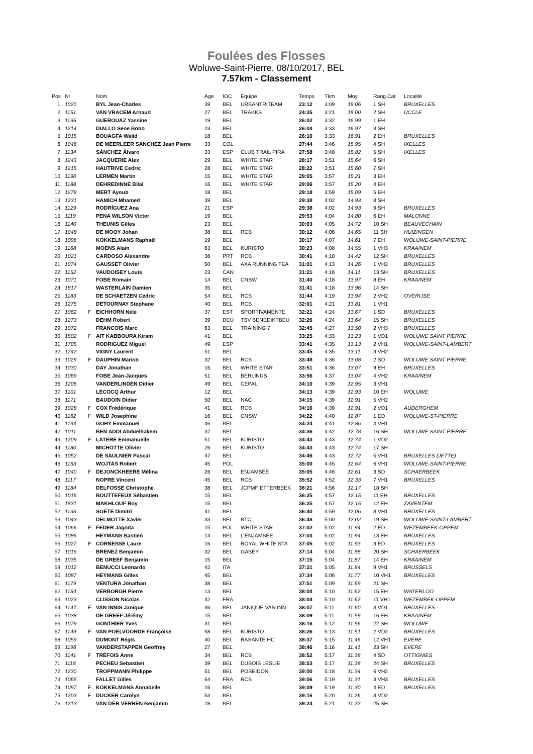Foulées des Flosses
Woluwe-Saint-Pierre, 08/10/2017, BEL
7.57km - Classement
| Pos | Nr | | Nom | Age | IOC | Equipe | Temps | Tkm | Moy. | Rang Cat | Localité |
| --- | --- | --- | --- | --- | --- | --- | --- | --- | --- | --- | --- |
| 1. | 1020 | | BYL Jean-Charles | 39 | BEL | URBANTRITEAM | 23:12 | 3:09 | 19.06 | 1 SH | BRUXELLES |
| 2. | 1151 | | VAN VRACEM Arnaud | 27 | BEL | TRAKKS | 24:35 | 3:21 | 18.00 | 2 SH | UCCLE |
| 3. | 1195 | | GUEROUAZ Yassine | 19 | BEL | | 26:02 | 3:32 | 16.99 | 1 EH | |
| 4. | 1214 | | DIALLO Sene Bobo | 23 | BEL | | 26:04 | 3:33 | 16.97 | 3 SH | |
| 5. | 1015 | | BOUAGFA Walid | 18 | BEL | | 26:10 | 3:33 | 16.91 | 2 EH | BRUXELLES |
| 6. | 1046 | | DE MEERLEER SANCHEZ Jean Pierre | 33 | COL | | 27:44 | 3:46 | 15.95 | 4 SH | IXELLES |
| 7. | 1134 | | SÁNCHEZ Álvaro | 33 | ESP | CLUB TRAIL PIRA | 27:58 | 3:48 | 15.82 | 5 SH | IXELLES |
| 8. | 1243 | | JACQUERIE Alex | 29 | BEL | WHITE STAR | 28:17 | 3:51 | 15.64 | 6 SH | |
| 9. | 1215 | | HAUTRIVE Cedric | 28 | BEL | WHITE STAR | 28:22 | 3:51 | 15.60 | 7 SH | |
| 10. | 1190 | | LERMEN Martin | 15 | BEL | WHITE STAR | 29:05 | 3:57 | 15.21 | 3 EH | |
| 11. | 1188 | | DEHREDINNE Bilal | 16 | BEL | WHITE STAR | 29:06 | 3:57 | 15.20 | 4 EH | |
| 12. | 1278 | | MERT Ayoub | 18 | BEL | | 29:18 | 3:59 | 15.09 | 5 EH | |
| 13. | 1231 | | HAMICH Mhamed | 39 | BEL | | 29:38 | 4:02 | 14.93 | 8 SH | |
| 14. | 1129 | | RODRÍGUEZ Ana | 21 | ESP | | 29:38 | 4:02 | 14.93 | 9 SH | BRUXELLES |
| 15. | 1119 | | PENA WILSON Victor | 19 | BEL | | 29:53 | 4:04 | 14.80 | 6 EH | MALONNE |
| 16. | 1140 | | THEUNIS Gilles | 23 | BEL | | 30:03 | 4:05 | 14.72 | 10 SH | BEAUVECHAIN |
| 17. | 1048 | | DE MOOY Johan | 38 | BEL | RCB | 30:12 | 4:06 | 14.65 | 11 SH | HUIZINGEN |
| 18. | 1098 | | KOKKELMANS Raphaël | 19 | BEL | | 30:17 | 4:07 | 14.61 | 7 EH | WOLUWE-SAINT-PIERRE |
| 19. | 1168 | | MOENS Alain | 63 | BEL | KURISTO | 30:23 | 4:08 | 14.55 | 1 VH3 | KRAAINEM |
| 20. | 1021 | | CARDOSO Alexandre | 36 | PRT | RCB | 30:41 | 4:10 | 14.42 | 12 SH | BRUXELLES |
| 21. | 1074 | | GAUSSET Olivier | 50 | BEL | AXA RUNNING TEA | 31:01 | 4:13 | 14.26 | 1 VH2 | BRUXELLES |
| 22. | 1152 | | VAUDOISEY Louis | 23 | CAN | | 31:21 | 4:16 | 14.11 | 13 SH | BRUXELLES |
| 23. | 1071 | | FOBE Romain | 14 | BEL | CNSW | 31:40 | 4:18 | 13.97 | 8 EH | KRAAINEM |
| 24. | 1817 | | WASTERLAIN Damien | 35 | BEL | | 31:41 | 4:18 | 13.96 | 14 SH | |
| 25. | 1183 | | DE SCHAETZEN Cedric | 54 | BEL | RCB | 31:44 | 4:19 | 13.94 | 2 VH2 | OVERIJSE |
| 26. | 1275 | | DETOURNAY Stephane | 40 | BEL | RCB | 32:01 | 4:21 | 13.81 | 1 VH1 | |
| 27. | 1062 | F | EICHHORN Nele | 37 | EST | SPORTIVAMENTE | 32:21 | 4:24 | 13.67 | 1 SD | BRUXELLES |
| 28. | 1273 | | DEHM Robert | 39 | DEU | TSV BENEDIKTBEU | 32:26 | 4:24 | 13.64 | 15 SH | BRUXELLES |
| 29. | 1072 | | FRANCOIS Marc | 63 | BEL | TRAINING 7 | 32:45 | 4:27 | 13.50 | 2 VH3 | BRUXELLES |
| 30. | 1502 | F | AIT KABBOURA Kiram | 41 | BEL | | 33:25 | 4:33 | 13.23 | 1 VD1 | WOLUWE SAINT PIERRE |
| 31. | 1705 | | RODRIGUEZ Miguel | 49 | ESP | | 33:41 | 4:35 | 13.13 | 2 VH1 | WOLUWE-SAINT-LAMBERT |
| 32. | 1242 | | VIGNY Laurent | 51 | BEL | | 33:45 | 4:35 | 13.11 | 3 VH2 | |
| 33. | 1029 | F | DAUPHIN Marion | 32 | BEL | RCB | 33:48 | 4:36 | 13.08 | 2 SD | WOLUWE SAINT PIERRE |
| 34. | 1030 | | DAY Jonathan | 16 | BEL | WHITE STAR | 33:51 | 4:36 | 13.07 | 9 EH | BRUXELLES |
| 35. | 1069 | | FOBE Jean-Jacques | 51 | BEL | BERLINUS | 33:56 | 4:37 | 13.04 | 4 VH2 | KRAAINEM |
| 36. | 1206 | | VANDERLINDEN Didier | 49 | BEL | CEPAL | 34:10 | 4:39 | 12.95 | 3 VH1 | |
| 37. | 1101 | | LECOCQ Arthur | 12 | BEL | | 34:13 | 4:39 | 12.93 | 10 EH | WOLUWE |
| 38. | 1171 | | BAUDOIN Didier | 50 | BEL | NAC | 34:15 | 4:39 | 12.91 | 5 VH2 | |
| 39. | 1028 | F | COX Frédérique | 41 | BEL | RCB | 34:16 | 4:39 | 12.91 | 2 VD1 | AUDERGHEM |
| 40. | 1162 | F | WILD Josephine | 16 | BEL | CNSW | 34:22 | 4:40 | 12.87 | 1 ED | WOLUWE-ST-PIERRE |
| 41. | 1194 | | GOHY Emmanuel | 46 | BEL | | 34:24 | 4:41 | 12.86 | 4 VH1 | |
| 42. | 1011 | | BEN ADDI Abduelhakem | 37 | BEL | | 34:36 | 4:42 | 12.78 | 16 SH | WOLUWE SAINT PIERRE |
| 43. | 1209 | F | LATERE Emmanuelle | 51 | BEL | KURISTO | 34:43 | 4:43 | 12.74 | 1 VD2 | |
| 44. | 1180 | | MICHOTTE Olivier | 26 | BEL | KURISTO | 34:43 | 4:43 | 12.74 | 17 SH | |
| 45. | 1052 | | DE SAULNIER Pascal | 47 | BEL | | 34:46 | 4:43 | 12.72 | 5 VH1 | BRUXELLES (JETTE) |
| 46. | 1163 | | WOJTAS Robert | 45 | POL | | 35:00 | 4:45 | 12.64 | 6 VH1 | WOLUWE-SAINT-PIERRE |
| 47. | 1040 | F | DEJONCKHEERE Mélina | 26 | BEL | ENJAMBÉE | 35:05 | 4:46 | 12.61 | 3 SD | SCHAERBEEK |
| 48. | 1117 | | NOPRE Vincent | 45 | BEL | RCB | 35:52 | 4:52 | 12.33 | 7 VH1 | BRUXELLES |
| 49. | 1184 | | DELFOSSE Christophe | 38 | BEL | JCPMF ETTERBEEK | 36:21 | 4:56 | 12.17 | 18 SH | |
| 50. | 1016 | | BOUTTEFEUX Sébastien | 15 | BEL | | 36:25 | 4:57 | 12.15 | 11 EH | BRUXELLES |
| 51. | 1831 | | MAKHLOUF Roy | 15 | BEL | | 36:25 | 4:57 | 12.15 | 12 EH | ZAVENTEM |
| 52. | 1135 | | SOETE Dimitri | 41 | BEL | | 36:40 | 4:59 | 12.06 | 8 VH1 | BRUXELLES |
| 53. | 1043 | | DELMOTTE Xavier | 33 | BEL | BTC | 36:48 | 5:00 | 12.02 | 19 SH | WOLUWÉ-SAINT-LAMBERT |
| 54. | 1066 | F | FEDER Jagoda | 15 | POL | WHITE STAR | 37:02 | 5:02 | 11.94 | 2 ED | WEZEMBEEK-OPPEM |
| 55. | 1086 | | HEYMANS Bastien | 14 | BEL | L'ENJAMBÉE | 37:03 | 5:02 | 11.94 | 13 EH | BRUXELLES |
| 56. | 1027 | F | CORNESSE Laure | 16 | BEL | ROYAL WHITE STA | 37:05 | 5:02 | 11.93 | 3 ED | BRUXELLES |
| 57. | 1019 | | BRENEZ Benjamin | 32 | BEL | GABEY | 37:14 | 5:04 | 11.88 | 20 SH | SCHAERBEEK |
| 58. | 1035 | | DE GREEF Benjamin | 15 | BEL | | 37:15 | 5:04 | 11.87 | 14 EH | KRAAINEM |
| 59. | 1012 | | BENUCCI Leonardo | 42 | ITA | | 37:21 | 5:05 | 11.84 | 9 VH1 | BRUSSELS |
| 60. | 1087 | | HEYMANS Gilles | 45 | BEL | | 37:34 | 5:06 | 11.77 | 10 VH1 | BRUXELLES |
| 61. | 1179 | | VENTURA Jonathan | 38 | BEL | | 37:51 | 5:09 | 11.69 | 21 SH | |
| 62. | 1154 | | VERBORGH Pierre | 13 | BEL | | 38:04 | 5:10 | 11.62 | 15 EH | WATERLOO |
| 63. | 1023 | | CLISSON Nicolas | 42 | FRA | | 38:04 | 5:10 | 11.62 | 11 VH1 | WEZEMBEK-OPPEM |
| 64. | 1147 | F | VAN INNIS Janique | 46 | BEL | JANIQUE VAN INN | 38:07 | 5:11 | 11.60 | 3 VD1 | BRUXELLES |
| 65. | 1038 | | DE GREEF Jérémy | 15 | BEL | | 38:09 | 5:11 | 11.59 | 16 EH | KRAAINEM |
| 66. | 1079 | | GONTHIER Yves | 31 | BEL | | 38:16 | 5:12 | 11.56 | 22 SH | WOLUWE |
| 67. | 1149 | F | VAN POELVOORDE Françoise | 58 | BEL | KURISTO | 38:26 | 5:13 | 11.51 | 2 VD2 | BRUXELLES |
| 68. | 1059 | | DUMONT Régis | 40 | BEL | RASANTE HC | 38:37 | 5:15 | 11.46 | 12 VH1 | EVERE |
| 69. | 1196 | | VANDERSTAPPEN Geoffrey | 27 | BEL | | 38:46 | 5:16 | 11.41 | 23 SH | EVERE |
| 70. | 1141 | F | TRÉFOIS Anne | 34 | BEL | RCB | 38:52 | 5:17 | 11.38 | 4 SD | OTTIGNIES |
| 71. | 1118 | | PECHEU Sebastien | 39 | BEL | DUBOIS LESLIE | 38:53 | 5:17 | 11.38 | 24 SH | BRUXELLES |
| 72. | 1230 | | TROPPMANN Philippe | 51 | BEL | POSEIDON | 39:00 | 5:18 | 11.34 | 6 VH2 | |
| 73. | 1065 | | FALLET Gilles | 64 | FRA | RCB | 39:06 | 5:19 | 11.31 | 3 VH3 | BRUXELLES |
| 74. | 1097 | F | KOKKELMANS Annabelle | 16 | BEL | | 39:09 | 5:19 | 11.30 | 4 ED | BRUXELLES |
| 75. | 1203 | F | DUCKER Carolyn | 53 | BEL | | 39:16 | 5:20 | 11.26 | 3 VD2 | |
| 76. | 1213 | | VAN DER VERREN Benjamin | 28 | BEL | | 39:24 | 5:21 | 11.22 | 25 SH | |